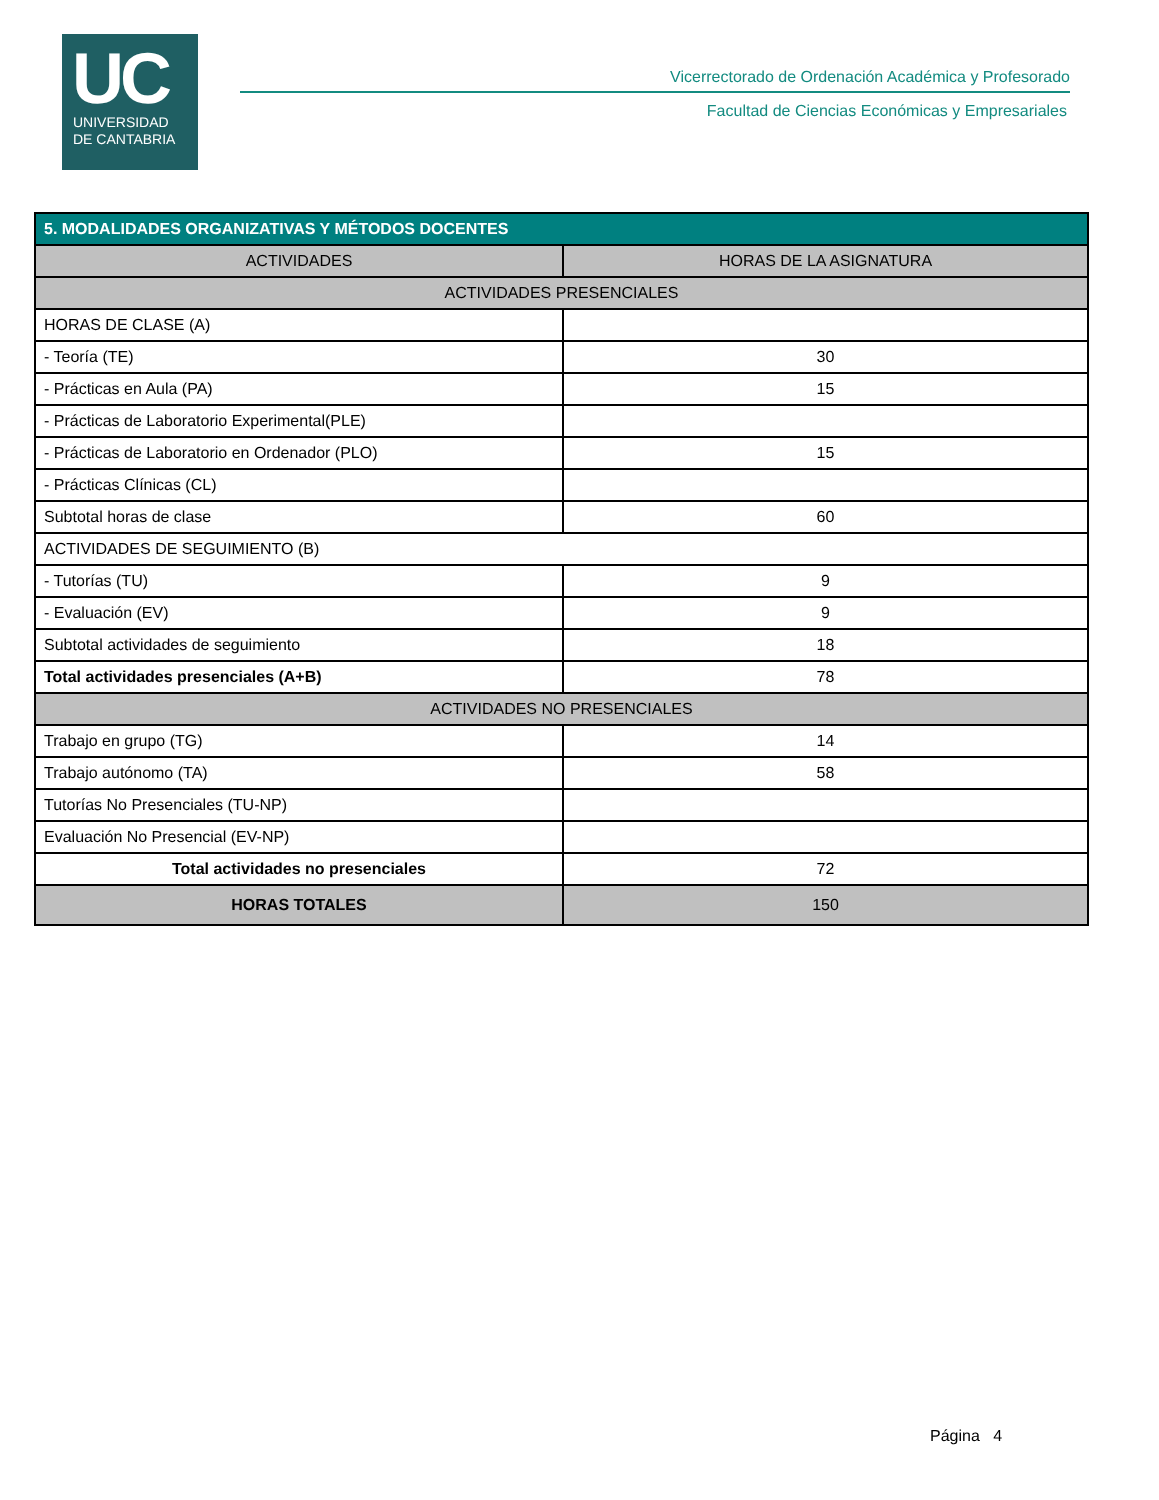UC
UNIVERSIDAD
DE CANTABRIA
Vicerrectorado de Ordenación Académica y Profesorado
Facultad de Ciencias Económicas y Empresariales
| 5. MODALIDADES ORGANIZATIVAS Y MÉTODOS DOCENTES | |
| --- | --- |
| ACTIVIDADES | HORAS DE LA ASIGNATURA |
| ACTIVIDADES PRESENCIALES | |
| HORAS DE CLASE (A) | |
| - Teoría (TE) | 30 |
| - Prácticas en Aula (PA) | 15 |
| - Prácticas de Laboratorio Experimental(PLE) | |
| - Prácticas de Laboratorio en Ordenador (PLO) | 15 |
| - Prácticas Clínicas (CL) | |
| Subtotal horas de clase | 60 |
| ACTIVIDADES DE SEGUIMIENTO (B) | |
| - Tutorías (TU) | 9 |
| - Evaluación (EV) | 9 |
| Subtotal actividades de seguimiento | 18 |
| Total actividades presenciales (A+B) | 78 |
| ACTIVIDADES NO PRESENCIALES | |
| Trabajo en grupo (TG) | 14 |
| Trabajo autónomo (TA) | 58 |
| Tutorías No Presenciales (TU-NP) | |
| Evaluación No Presencial (EV-NP) | |
| Total actividades no presenciales | 72 |
| HORAS TOTALES | 150 |
Página 4